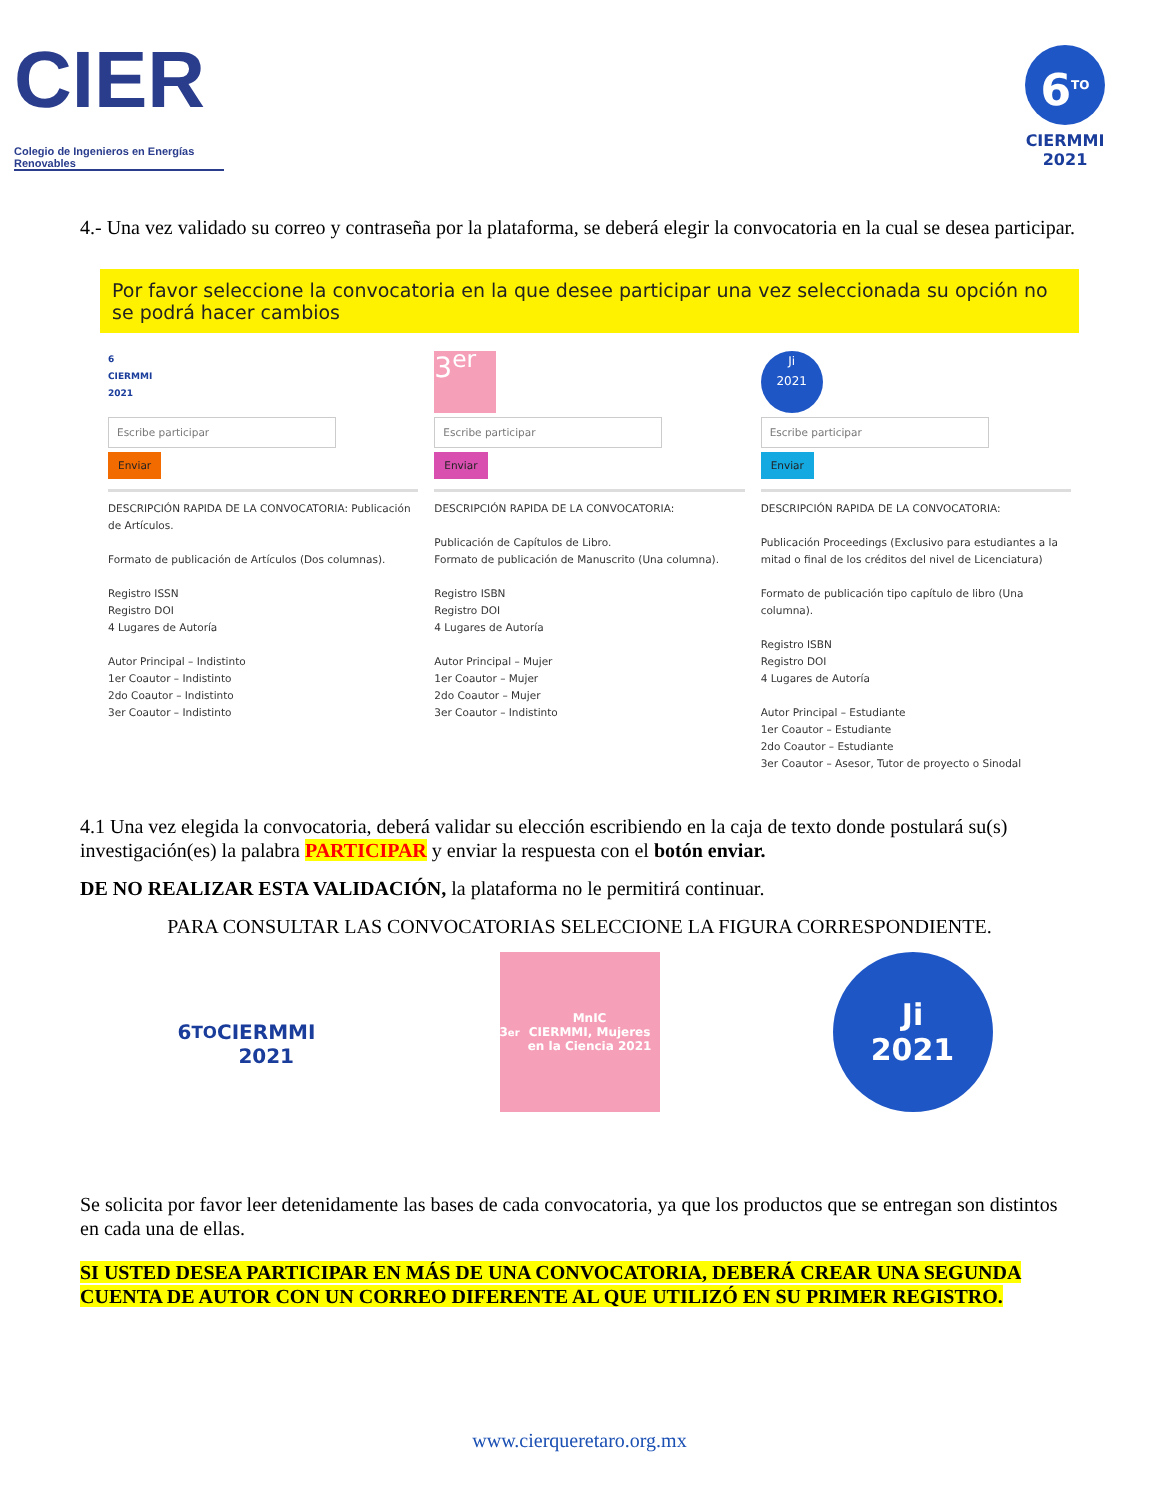CIER
Colegio de Ingenieros en Energías Renovables
6<sup>TO</sup>
CIERMMI
2021
4.- Una vez validado su correo y contraseña por la plataforma, se deberá elegir la convocatoria en la cual se desea participar.
Por favor seleccione la convocatoria en la que desee participar una vez seleccionada su opción no se podrá hacer cambios
6
CIERMMI 2021
Escribe participar
Enviar
DESCRIPCIÓN RAPIDA DE LA CONVOCATORIA: Publicación de Artículos.
Formato de publicación de Artículos (Dos columnas).
Registro ISSN
Registro DOI
4 Lugares de Autoría
Autor Principal – Indistinto
1er Coautor – Indistinto
2do Coautor – Indistinto
3er Coautor – Indistinto
3<sup>er</sup>
Escribe participar
Enviar
DESCRIPCIÓN RAPIDA DE LA CONVOCATORIA:
Publicación de Capítulos de Libro.
Formato de publicación de Manuscrito (Una columna).
Registro ISBN
Registro DOI
4 Lugares de Autoría
Autor Principal – Mujer
1er Coautor – Mujer
2do Coautor – Mujer
3er Coautor – Indistinto
Ji
2021
Escribe participar
Enviar
DESCRIPCIÓN RAPIDA DE LA CONVOCATORIA:
Publicación Proceedings (Exclusivo para estudiantes a la mitad o final de los créditos del nivel de Licenciatura)
Formato de publicación tipo capítulo de libro (Una columna).
Registro ISBN
Registro DOI
4 Lugares de Autoría
Autor Principal – Estudiante
1er Coautor – Estudiante
2do Coautor – Estudiante
3er Coautor – Asesor, Tutor de proyecto o Sinodal
4.1 Una vez elegida la convocatoria, deberá validar su elección escribiendo en la caja de texto donde postulará su(s) investigación(es) la palabra PARTICIPAR y enviar la respuesta con el botón enviar.
DE NO REALIZAR ESTA VALIDACIÓN, la plataforma no le permitirá continuar.
PARA CONSULTAR LAS CONVOCATORIAS SELECCIONE LA FIGURA CORRESPONDIENTE.
6<sup>TO</sup>
CIERMMI
2021
3<sup>er</sup> MnIC
CIERMMI, Mujeres en la Ciencia 2021
Ji
2021
Se solicita por favor leer detenidamente las bases de cada convocatoria, ya que los productos que se entregan son distintos en cada una de ellas.
SI USTED DESEA PARTICIPAR EN MÁS DE UNA CONVOCATORIA, DEBERÁ CREAR UNA SEGUNDA CUENTA DE AUTOR CON UN CORREO DIFERENTE AL QUE UTILIZÓ EN SU PRIMER REGISTRO.
www.cierqueretaro.org.mx